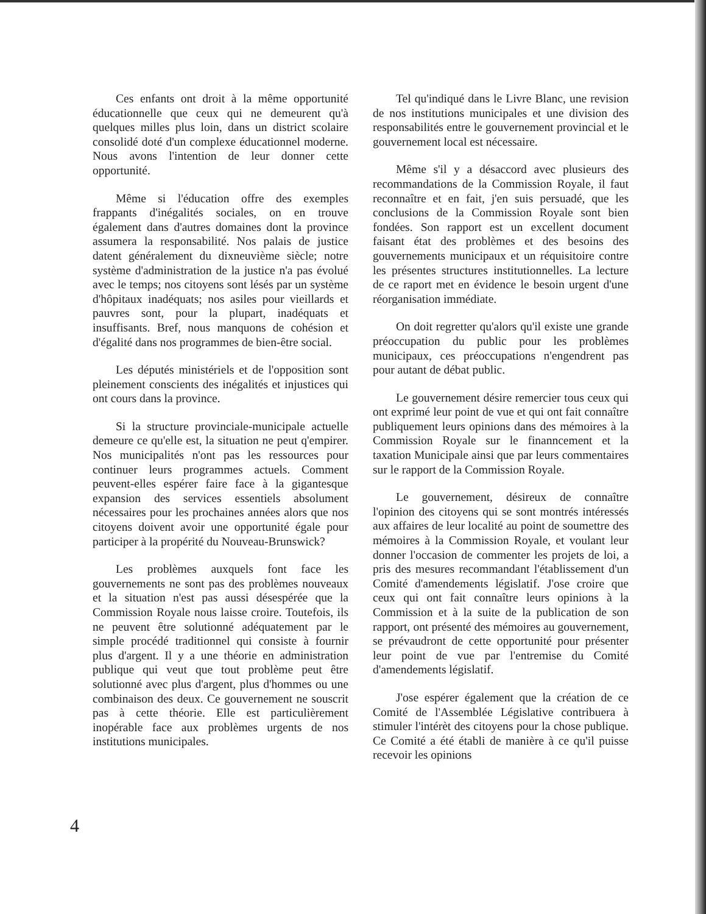Ces enfants ont droit à la même opportunité éducationnelle que ceux qui ne demeurent qu'à quelques milles plus loin, dans un district scolaire consolidé doté d'un complexe éducationnel moderne. Nous avons l'intention de leur donner cette opportunité.
Même si l'éducation offre des exemples frappants d'inégalités sociales, on en trouve également dans d'autres domaines dont la province assumera la responsabilité. Nos palais de justice datent généralement du dixneuvième siècle; notre système d'administration de la justice n'a pas évolué avec le temps; nos citoyens sont lésés par un système d'hôpitaux inadéquats; nos asiles pour vieillards et pauvres sont, pour la plupart, inadéquats et insuffisants. Bref, nous manquons de cohésion et d'égalité dans nos programmes de bien-être social.
Les députés ministériels et de l'opposition sont pleinement conscients des inégalités et injustices qui ont cours dans la province.
Si la structure provinciale-municipale actuelle demeure ce qu'elle est, la situation ne peut q'empirer. Nos municipalités n'ont pas les ressources pour continuer leurs programmes actuels. Comment peuvent-elles espérer faire face à la gigantesque expansion des services essentiels absolument nécessaires pour les prochaines années alors que nos citoyens doivent avoir une opportunité égale pour participer à la propérité du Nouveau-Brunswick?
Les problèmes auxquels font face les gouvernements ne sont pas des problèmes nouveaux et la situation n'est pas aussi désespérée que la Commission Royale nous laisse croire. Toutefois, ils ne peuvent être solutionné adéquatement par le simple procédé traditionnel qui consiste à fournir plus d'argent. Il y a une théorie en administration publique qui veut que tout problème peut être solutionné avec plus d'argent, plus d'hommes ou une combinaison des deux. Ce gouvernement ne souscrit pas à cette théorie. Elle est particulièrement inopérable face aux problèmes urgents de nos institutions municipales.
Tel qu'indiqué dans le Livre Blanc, une revision de nos institutions municipales et une division des responsabilités entre le gouvernement provincial et le gouvernement local est nécessaire.
Même s'il y a désaccord avec plusieurs des recommandations de la Commission Royale, il faut reconnaître et en fait, j'en suis persuadé, que les conclusions de la Commission Royale sont bien fondées. Son rapport est un excellent document faisant état des problèmes et des besoins des gouvernements municipaux et un réquisitoire contre les présentes structures institutionnelles. La lecture de ce raport met en évidence le besoin urgent d'une réorganisation immédiate.
On doit regretter qu'alors qu'il existe une grande préoccupation du public pour les problèmes municipaux, ces préoccupations n'engendrent pas pour autant de débat public.
Le gouvernement désire remercier tous ceux qui ont exprimé leur point de vue et qui ont fait connaître publiquement leurs opinions dans des mémoires à la Commission Royale sur le finanncement et la taxation Municipale ainsi que par leurs commentaires sur le rapport de la Commission Royale.
Le gouvernement, désireux de connaître l'opinion des citoyens qui se sont montrés intéressés aux affaires de leur localité au point de soumettre des mémoires à la Commission Royale, et voulant leur donner l'occasion de commenter les projets de loi, a pris des mesures recommandant l'établissement d'un Comité d'amendements législatif. J'ose croire que ceux qui ont fait connaître leurs opinions à la Commission et à la suite de la publication de son rapport, ont présenté des mémoires au gouvernement, se prévaudront de cette opportunité pour présenter leur point de vue par l'entremise du Comité d'amendements législatif.
J'ose espérer également que la création de ce Comité de l'Assemblée Législative contribuera à stimuler l'intérèt des citoyens pour la chose publique. Ce Comité a été établi de manière à ce qu'il puisse recevoir les opinions
4